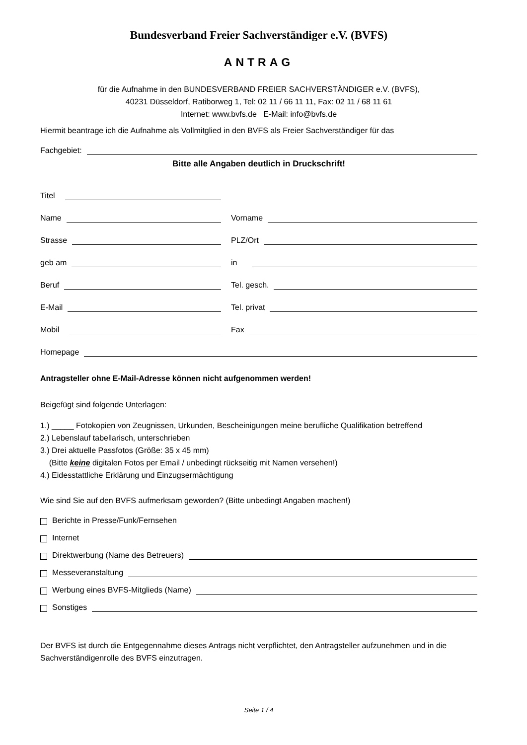Bundesverband Freier Sachverständiger e.V. (BVFS)
ANTRAG
für die Aufnahme in den BUNDESVERBAND FREIER SACHVERSTÄNDIGER e.V. (BVFS),
40231 Düsseldorf, Ratiborweg 1, Tel: 02 11 / 66 11 11, Fax: 02 11 / 68 11 61
Internet: www.bvfs.de E-Mail: info@bvfs.de
Hiermit beantrage ich die Aufnahme als Vollmitglied in den BVFS als Freier Sachverständiger für das
Fachgebiet:
Bitte alle Angaben deutlich in Druckschrift!
Titel
Name
Vorname
Strasse
PLZ/Ort
geb am
in
Beruf
Tel. gesch.
E-Mail
Tel. privat
Mobil
Fax
Homepage
Antragsteller ohne E-Mail-Adresse können nicht aufgenommen werden!
Beigefügt sind folgende Unterlagen:
1.) _____ Fotokopien von Zeugnissen, Urkunden, Bescheinigungen meine berufliche Qualifikation betreffend
2.) Lebenslauf tabellarisch, unterschrieben
3.) Drei aktuelle Passfotos (Größe: 35 x 45 mm)
(Bitte keine digitalen Fotos per Email / unbedingt rückseitig mit Namen versehen!)
4.) Eidesstattliche Erklärung und Einzugsermächtigung
Wie sind Sie auf den BVFS aufmerksam geworden? (Bitte unbedingt Angaben machen!)
Berichte in Presse/Funk/Fernsehen
Internet
Direktwerbung (Name des Betreuers)
Messeveranstaltung
Werbung eines BVFS-Mitglieds (Name)
Sonstiges
Der BVFS ist durch die Entgegennahme dieses Antrags nicht verpflichtet, den Antragsteller aufzunehmen und in die Sachverständigenrolle des BVFS einzutragen.
Seite 1 / 4